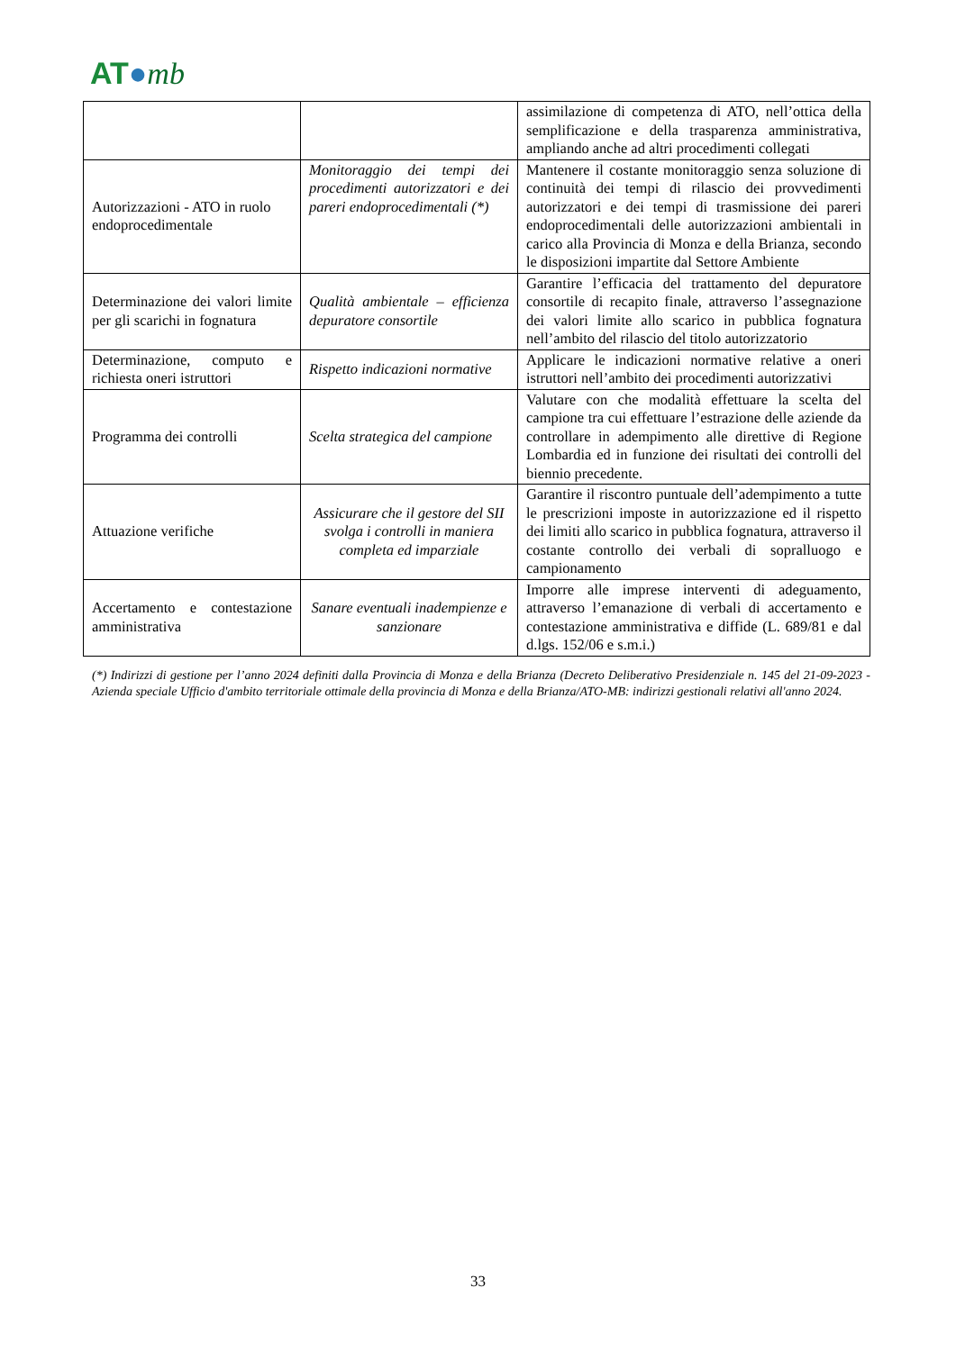AT●mb
| | | assimilazione di competenza di ATO, nell’ottica della semplificazione e della trasparenza amministrativa, ampliando anche ad altri procedimenti collegati |
| Autorizzazioni - ATO in ruolo endoprocedimentale | Monitoraggio dei tempi dei procedimenti autorizzatori e dei pareri endoprocedimentali (*) | Mantenere il costante monitoraggio senza soluzione di continuità dei tempi di rilascio dei provvedimenti autorizzatori e dei tempi di trasmissione dei pareri endoprocedimentali delle autorizzazioni ambientali in carico alla Provincia di Monza e della Brianza, secondo le disposizioni impartite dal Settore Ambiente |
| Determinazione dei valori limite per gli scarichi in fognatura | Qualità ambientale – efficienza depuratore consortile | Garantire l’efficacia del trattamento del depuratore consortile di recapito finale, attraverso l’assegnazione dei valori limite allo scarico in pubblica fognatura nell’ambito del rilascio del titolo autorizzatorio |
| Determinazione, computo e richiesta oneri istruttori | Rispetto indicazioni normative | Applicare le indicazioni normative relative a oneri istruttori nell’ambito dei procedimenti autorizzativi |
| Programma dei controlli | Scelta strategica del campione | Valutare con che modalità effettuare la scelta del campione tra cui effettuare l’estrazione delle aziende da controllare in adempimento alle direttive di Regione Lombardia ed in funzione dei risultati dei controlli del biennio precedente. |
| Attuazione verifiche | Assicurare che il gestore del SII svolga i controlli in maniera completa ed imparziale | Garantire il riscontro puntuale dell’adempimento a tutte le prescrizioni imposte in autorizzazione ed il rispetto dei limiti allo scarico in pubblica fognatura, attraverso il costante controllo dei verbali di sopralluogo e campionamento |
| Accertamento e contestazione amministrativa | Sanare eventuali inadempienze e sanzionare | Imporre alle imprese interventi di adeguamento, attraverso l’emanazione di verbali di accertamento e contestazione amministrativa e diffide (L. 689/81 e dal d.lgs. 152/06 e s.m.i.) |
(*) Indirizzi di gestione per l’anno 2024 definiti dalla Provincia di Monza e della Brianza (Decreto Deliberativo Presidenziale n. 145 del 21-09-2023 - Azienda speciale Ufficio d'ambito territoriale ottimale della provincia di Monza e della Brianza/ATO-MB: indirizzi gestionali relativi all'anno 2024.
33